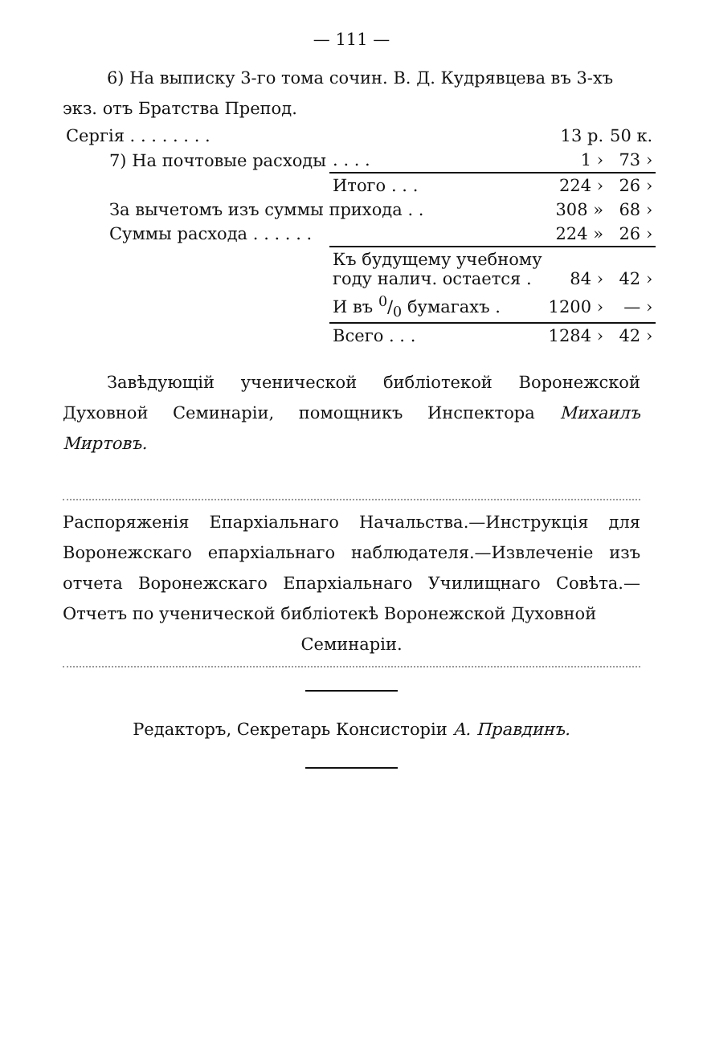— 111 —
6) На выписку 3-го тома сочин. В. Д. Кудрявцева въ 3-хъ экз. отъ Братства Препод.
| Сергія . . . . . . . . | | 13 р. | 50 к. |
| 7) На почтовые расходы | . . . . | 1 › | 73 › |
| | Итого . . . | 224 › | 26 › |
| За вычетомъ изъ суммы прихода . . | | 308 » | 68 › |
| Суммы расхода . . . . . . | | 224 » | 26 › |
| | Къ будущему учебному году налич. остается . | 84 › | 42 › |
| | И въ 0/0 бумагахъ . | 1200 › | — › |
| | Всего . . . | 1284 › | 42 › |
Завѣдующій ученической библіотекой Воронежской Духовной Семинаріи, помощникъ Инспектора Михаилъ Миртовъ.
Распоряженія Епархіальнаго Начальства.—Инструкція для Воронежскаго епархіальнаго наблюдателя.—Извлеченіе изъ отчета Воронежскаго Епархіальнаго Училищнаго Совѣта.—Отчетъ по ученической библіотекѣ Воронежской Духовной
Семинаріи.
Редакторъ, Секретарь Консисторіи А. Правдинъ.